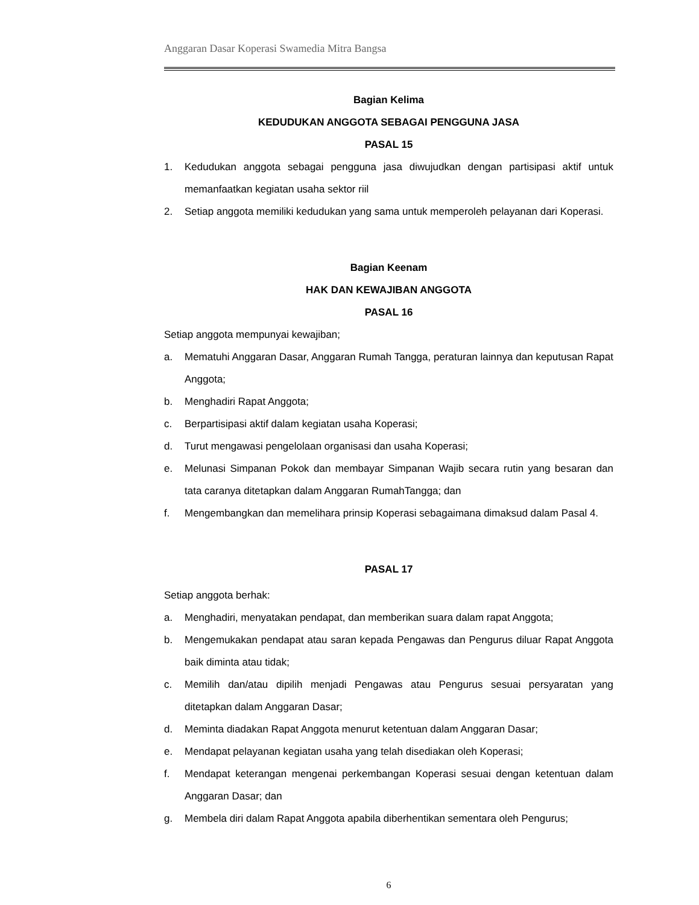Anggaran Dasar Koperasi Swamedia Mitra Bangsa
Bagian Kelima
KEDUDUKAN ANGGOTA SEBAGAI PENGGUNA JASA
PASAL 15
1. Kedudukan anggota sebagai pengguna jasa diwujudkan dengan partisipasi aktif untuk memanfaatkan kegiatan usaha sektor riil
2. Setiap anggota memiliki kedudukan yang sama untuk memperoleh pelayanan dari Koperasi.
Bagian Keenam
HAK DAN KEWAJIBAN ANGGOTA
PASAL 16
Setiap anggota mempunyai kewajiban;
a. Mematuhi Anggaran Dasar, Anggaran Rumah Tangga, peraturan lainnya dan keputusan Rapat Anggota;
b. Menghadiri Rapat Anggota;
c. Berpartisipasi aktif dalam kegiatan usaha Koperasi;
d. Turut mengawasi pengelolaan organisasi dan usaha Koperasi;
e. Melunasi Simpanan Pokok dan membayar Simpanan Wajib secara rutin yang besaran dan tata caranya ditetapkan dalam Anggaran RumahTangga; dan
f. Mengembangkan dan memelihara prinsip Koperasi sebagaimana dimaksud dalam Pasal 4.
PASAL 17
Setiap anggota berhak:
a. Menghadiri, menyatakan pendapat, dan memberikan suara dalam rapat Anggota;
b. Mengemukakan pendapat atau saran kepada Pengawas dan Pengurus diluar Rapat Anggota baik diminta atau tidak;
c. Memilih dan/atau dipilih menjadi Pengawas atau Pengurus sesuai persyaratan yang ditetapkan dalam Anggaran Dasar;
d. Meminta diadakan Rapat Anggota menurut ketentuan dalam Anggaran Dasar;
e. Mendapat pelayanan kegiatan usaha yang telah disediakan oleh Koperasi;
f. Mendapat keterangan mengenai perkembangan Koperasi sesuai dengan ketentuan dalam Anggaran Dasar; dan
g. Membela diri dalam Rapat Anggota apabila diberhentikan sementara oleh Pengurus;
6